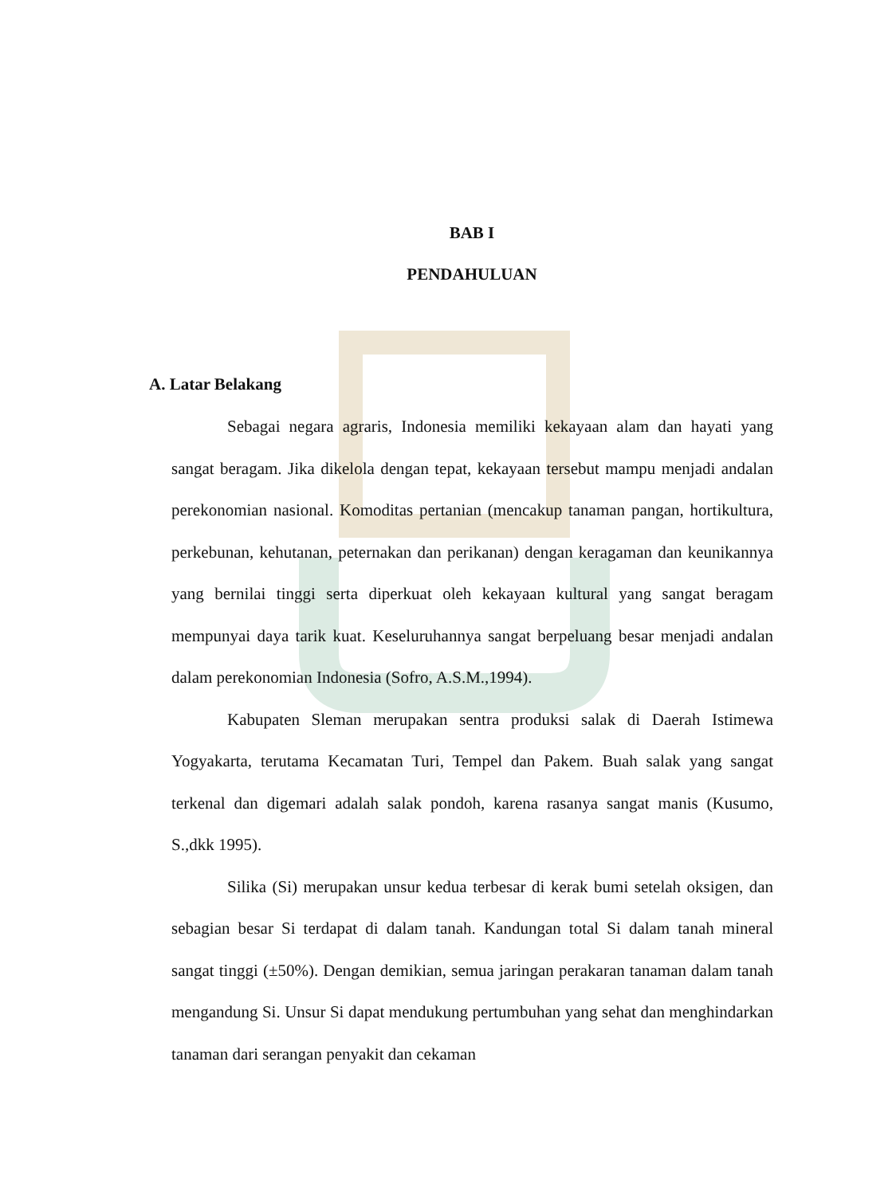BAB I
PENDAHULUAN
A. Latar Belakang
Sebagai negara agraris, Indonesia memiliki kekayaan alam dan hayati yang sangat beragam. Jika dikelola dengan tepat, kekayaan tersebut mampu menjadi andalan perekonomian nasional. Komoditas pertanian (mencakup tanaman pangan, hortikultura, perkebunan, kehutanan, peternakan dan perikanan) dengan keragaman dan keunikannya yang bernilai tinggi serta diperkuat oleh kekayaan kultural yang sangat beragam mempunyai daya tarik kuat. Keseluruhannya sangat berpeluang besar menjadi andalan dalam perekonomian Indonesia (Sofro, A.S.M.,1994).
Kabupaten Sleman merupakan sentra produksi salak di Daerah Istimewa Yogyakarta, terutama Kecamatan Turi, Tempel dan Pakem. Buah salak yang sangat terkenal dan digemari adalah salak pondoh, karena rasanya sangat manis (Kusumo, S.,dkk 1995).
Silika (Si) merupakan unsur kedua terbesar di kerak bumi setelah oksigen, dan sebagian besar Si terdapat di dalam tanah. Kandungan total Si dalam tanah mineral sangat tinggi (±50%). Dengan demikian, semua jaringan perakaran tanaman dalam tanah mengandung Si. Unsur Si dapat mendukung pertumbuhan yang sehat dan menghindarkan tanaman dari serangan penyakit dan cekaman